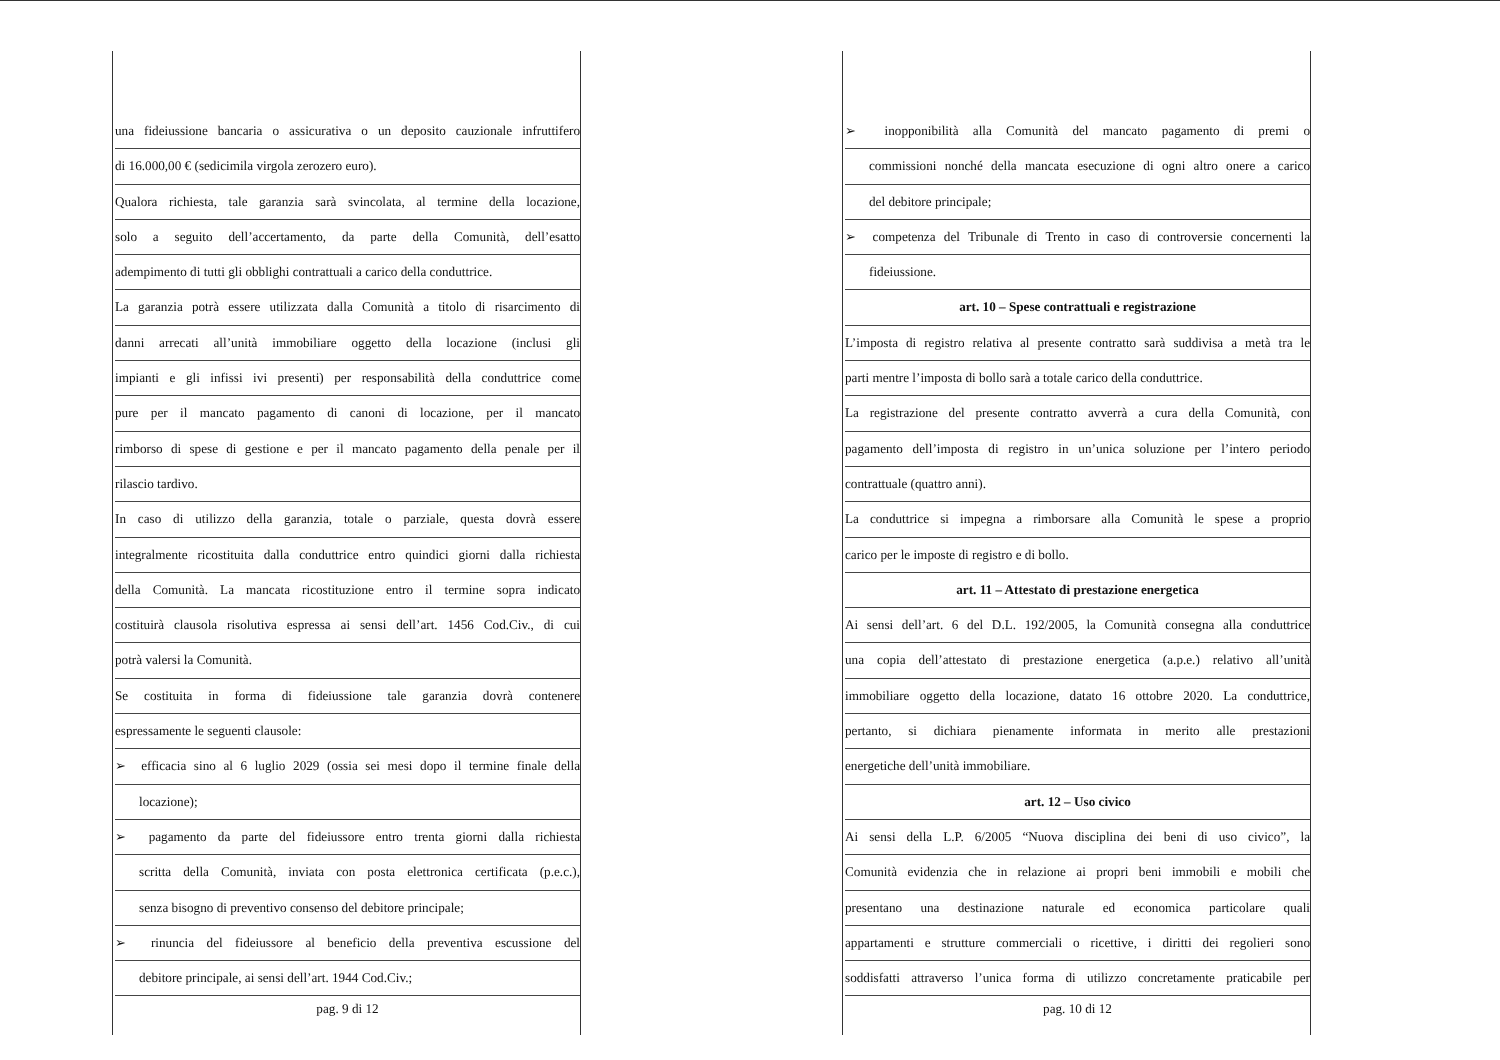una fideiussione bancaria o assicurativa o un deposito cauzionale infruttifero
di 16.000,00 € (sedicimila virgola zerozero euro).
Qualora richiesta, tale garanzia sarà svincolata, al termine della locazione,
solo a seguito dell’accertamento, da parte della Comunità, dell’esatto
adempimento di tutti gli obblighi contrattuali a carico della conduttrice.
La garanzia potrà essere utilizzata dalla Comunità a titolo di risarcimento di
danni arrecati all’unità immobiliare oggetto della locazione (inclusi gli
impianti e gli infissi ivi presenti) per responsabilità della conduttrice come
pure per il mancato pagamento di canoni di locazione, per il mancato
rimborso di spese di gestione e per il mancato pagamento della penale per il
rilascio tardivo.
In caso di utilizzo della garanzia, totale o parziale, questa dovrà essere
integralmente ricostituita dalla conduttrice entro quindici giorni dalla richiesta
della Comunità. La mancata ricostituzione entro il termine sopra indicato
costituirà clausola risolutiva espressa ai sensi dell’art. 1456 Cod.Civ., di cui
potrà valersi la Comunità.
Se costituita in forma di fideiussione tale garanzia dovrà contenere
espressamente le seguenti clausole:
➢ efficacia sino al 6 luglio 2029 (ossia sei mesi dopo il termine finale della
locazione);
➢ pagamento da parte del fideiussore entro trenta giorni dalla richiesta
scritta della Comunità, inviata con posta elettronica certificata (p.e.c.),
senza bisogno di preventivo consenso del debitore principale;
➢ rinuncia del fideiussore al beneficio della preventiva escussione del
debitore principale, ai sensi dell’art. 1944 Cod.Civ.;
pag. 9 di 12
➢ inopponibilità alla Comunità del mancato pagamento di premi o
commissioni nonché della mancata esecuzione di ogni altro onere a carico
del debitore principale;
➢ competenza del Tribunale di Trento in caso di controversie concernenti la
fideiussione.
art. 10 – Spese contrattuali e registrazione
L’imposta di registro relativa al presente contratto sarà suddivisa a metà tra le
parti mentre l’imposta di bollo sarà a totale carico della conduttrice.
La registrazione del presente contratto avverrà a cura della Comunità, con
pagamento dell’imposta di registro in un’unica soluzione per l’intero periodo
contrattuale (quattro anni).
La conduttrice si impegna a rimborsare alla Comunità le spese a proprio
carico per le imposte di registro e di bollo.
art. 11 – Attestato di prestazione energetica
Ai sensi dell’art. 6 del D.L. 192/2005, la Comunità consegna alla conduttrice
una copia dell’attestato di prestazione energetica (a.p.e.) relativo all’unità
immobiliare oggetto della locazione, datato 16 ottobre 2020. La conduttrice,
pertanto, si dichiara pienamente informata in merito alle prestazioni
energetiche dell’unità immobiliare.
art. 12 – Uso civico
Ai sensi della L.P. 6/2005 “Nuova disciplina dei beni di uso civico”, la
Comunità evidenzia che in relazione ai propri beni immobili e mobili che
presentano una destinazione naturale ed economica particolare quali
appartamenti e strutture commerciali o ricettive, i diritti dei regolieri sono
soddisfatti attraverso l’unica forma di utilizzo concretamente praticabile per
pag. 10 di 12